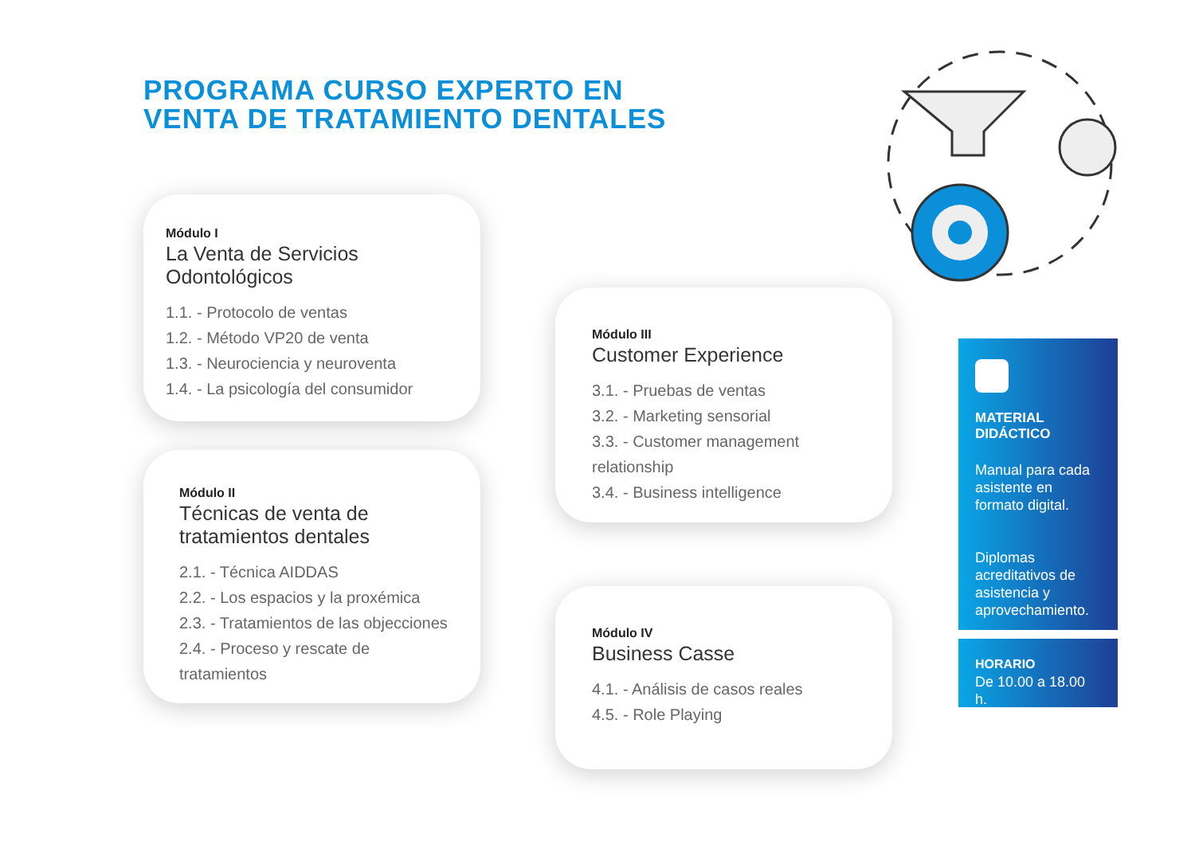PROGRAMA CURSO EXPERTO EN
VENTA DE TRATAMIENTO DENTALES
Módulo I
La Venta de Servicios Odontológicos
1.1. - Protocolo de ventas
1.2. - Método VP20 de venta
1.3. - Neurociencia y neuroventa
1.4. - La psicología del consumidor
Módulo II
Técnicas de venta de tratamientos dentales
2.1. - Técnica AIDDAS
2.2. - Los espacios y la proxémica
2.3. - Tratamientos de las objecciones
2.4. - Proceso y rescate de tratamientos
Módulo III
Customer Experience
3.1. - Pruebas de ventas
3.2. - Marketing sensorial
3.3. - Customer management relationship
3.4. - Business intelligence
Módulo IV
Business Casse
4.1. - Análisis de casos reales
4.5. - Role Playing
MATERIAL DIDÁCTICO
Manual para cada asistente en formato digital.
Diplomas acreditativos de asistencia y aprovechamiento.
HORARIO
De 10.00 a 18.00 h.